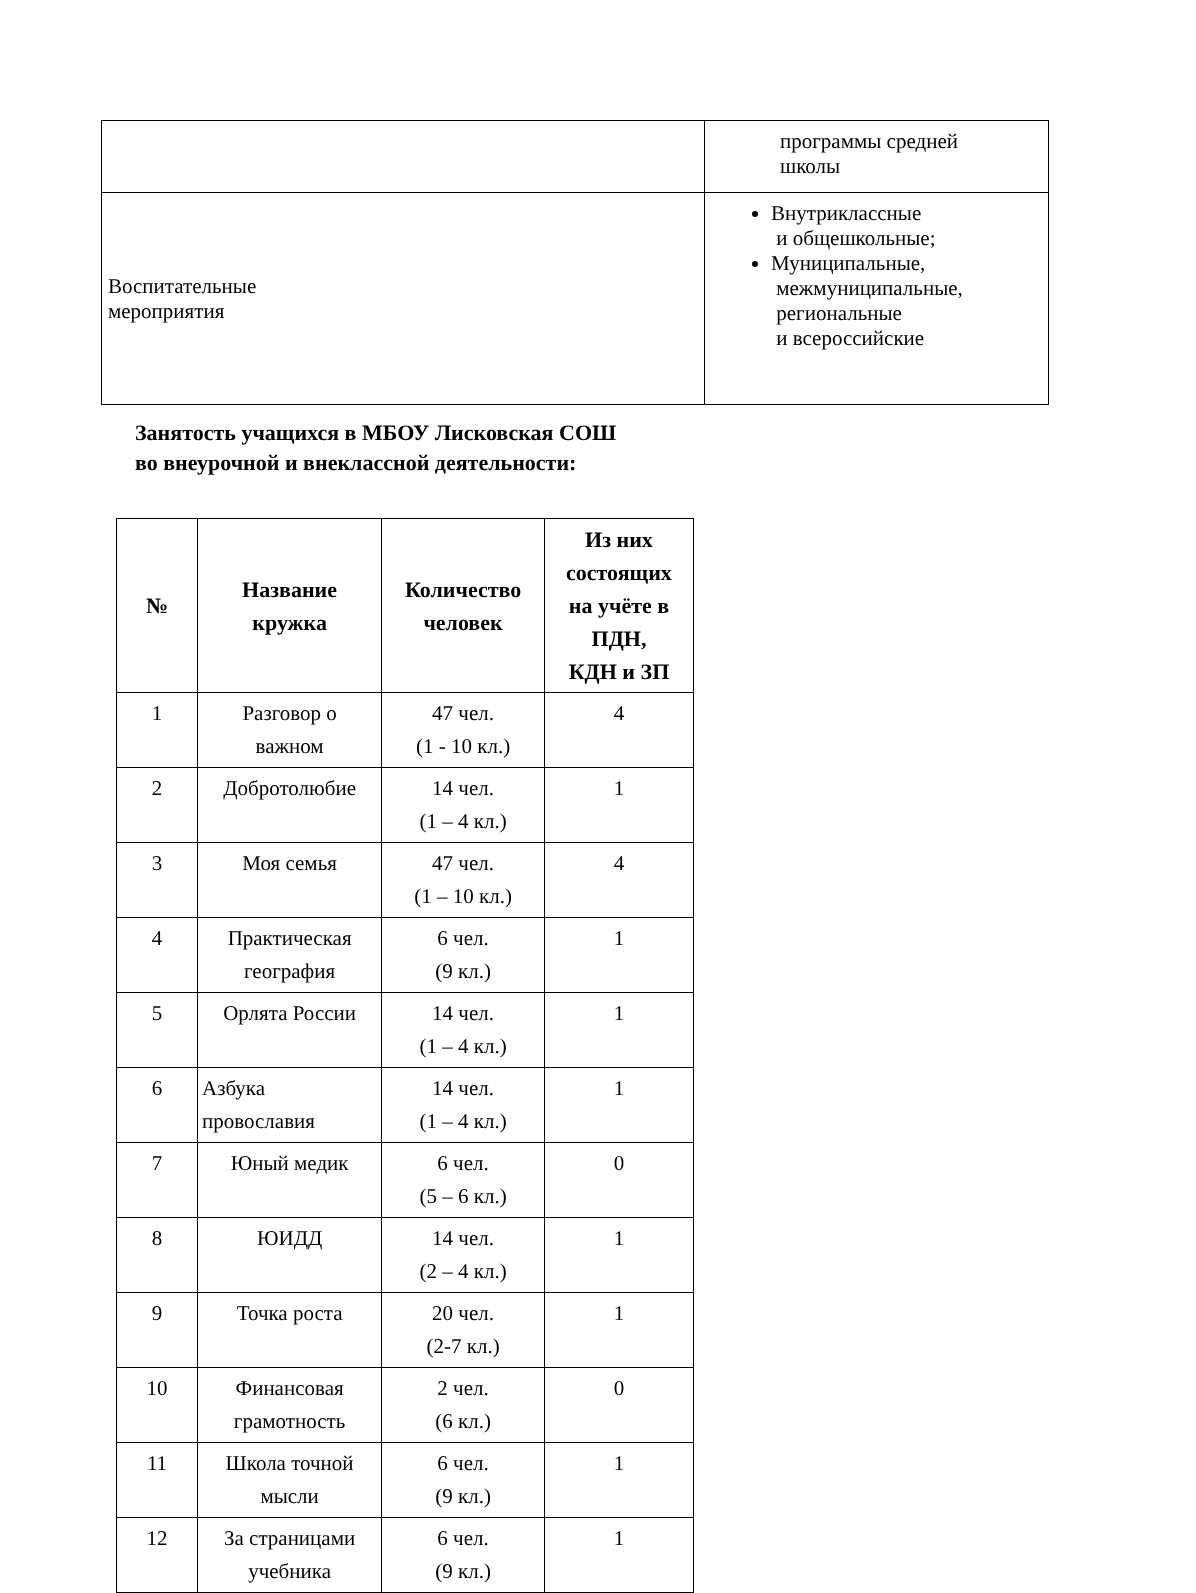| | программы средней школы |
| Воспитательные мероприятия | Внутриклассные и общешкольные; Муниципальные, межмуниципальные, региональные и всероссийские |
Занятость учащихся в МБОУ Лисковская СОШ
во внеурочной и внеклассной деятельности:
| № | Название кружка | Количество человек | Из них состоящих на учёте в ПДН, КДН и ЗП |
| --- | --- | --- | --- |
| 1 | Разговор о важном | 47 чел. (1 - 10 кл.) | 4 |
| 2 | Добротолюбие | 14 чел. (1 – 4 кл.) | 1 |
| 3 | Моя семья | 47 чел. (1 – 10 кл.) | 4 |
| 4 | Практическая география | 6 чел. (9 кл.) | 1 |
| 5 | Орлята России | 14 чел. (1 – 4 кл.) | 1 |
| 6 | Азбука провославия | 14 чел. (1 – 4 кл.) | 1 |
| 7 | Юный медик | 6 чел. (5 – 6 кл.) | 0 |
| 8 | ЮИДД | 14 чел. (2 – 4 кл.) | 1 |
| 9 | Точка роста | 20 чел. (2-7 кл.) | 1 |
| 10 | Финансовая грамотность | 2 чел. (6 кл.) | 0 |
| 11 | Школа точной мысли | 6 чел. (9 кл.) | 1 |
| 12 | За страницами учебника | 6 чел. (9 кл.) | 1 |